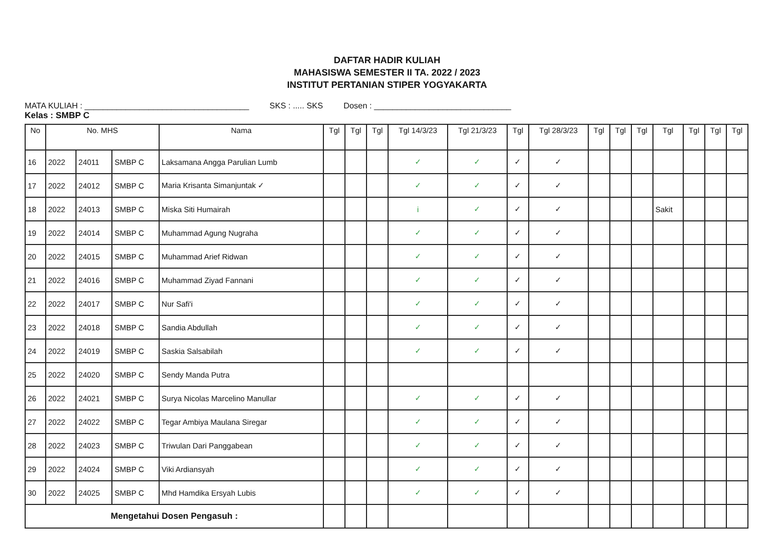DAFTAR HADIR KULIAH
MAHASISWA SEMESTER II TA. 2022 / 2023
INSTITUT PERTANIAN STIPER YOGYAKARTA
MATA KULIAH : ____________________________________
SKS : ..... SKS Dosen : ______________________________
Kelas : SMBP C
| No | No. MHS | | | Nama | Tgl | Tgl | Tgl | Tgl 14/3/23 | Tgl 21/3/23 | Tgl | Tgl 28/3/23 | Tgl | Tgl | Tgl | Tgl | Tgl | Tgl | Tgl |
| --- | --- | --- | --- | --- | --- | --- | --- | --- | --- | --- | --- | --- | --- | --- | --- | --- | --- | --- |
| 16 | 2022 | 24011 | SMBP C | Laksamana Angga Parulian Lumb | | | | ✓ | ✓ | ✓ | ✓ | | | | | | | |
| 17 | 2022 | 24012 | SMBP C | Maria Krisanta Simanjuntak ✓ | | | | ✓ | ✓ | ✓ | ✓ | | | | | | | |
| 18 | 2022 | 24013 | SMBP C | Miska Siti Humairah | | | | i | ✓ | ✓ | ✓ | | | | Sakit | | | |
| 19 | 2022 | 24014 | SMBP C | Muhammad Agung Nugraha | | | | ✓ | ✓ | ✓ | ✓ | | | | | | | |
| 20 | 2022 | 24015 | SMBP C | Muhammad Arief Ridwan | | | | ✓ | ✓ | ✓ | ✓ | | | | | | | |
| 21 | 2022 | 24016 | SMBP C | Muhammad Ziyad Fannani | | | | ✓ | ✓ | ✓ | ✓ | | | | | | | |
| 22 | 2022 | 24017 | SMBP C | Nur Safi'i | | | | ✓ | ✓ | ✓ | ✓ | | | | | | | |
| 23 | 2022 | 24018 | SMBP C | Sandia Abdullah | | | | ✓ | ✓ | ✓ | ✓ | | | | | | | |
| 24 | 2022 | 24019 | SMBP C | Saskia Salsabilah | | | | ✓ | ✓ | ✓ | ✓ | | | | | | | |
| 25 | 2022 | 24020 | SMBP C | Sendy Manda Putra | | | | | | | | | | | | | | |
| 26 | 2022 | 24021 | SMBP C | Surya Nicolas Marcelino Manullar | | | | ✓ | ✓ | ✓ | ✓ | | | | | | | |
| 27 | 2022 | 24022 | SMBP C | Tegar Ambiya Maulana Siregar | | | | ✓ | ✓ | ✓ | ✓ | | | | | | | |
| 28 | 2022 | 24023 | SMBP C | Triwulan Dari Panggabean | | | | ✓ | ✓ | ✓ | ✓ | | | | | | | |
| 29 | 2022 | 24024 | SMBP C | Viki Ardiansyah | | | | ✓ | ✓ | ✓ | ✓ | | | | | | | |
| 30 | 2022 | 24025 | SMBP C | Mhd Hamdika Ersyah Lubis | | | | ✓ | ✓ | ✓ | ✓ | | | | | | | |
| Mengetahui Dosen Pengasuh : | | | | | | | | | | | | | | | | | | |